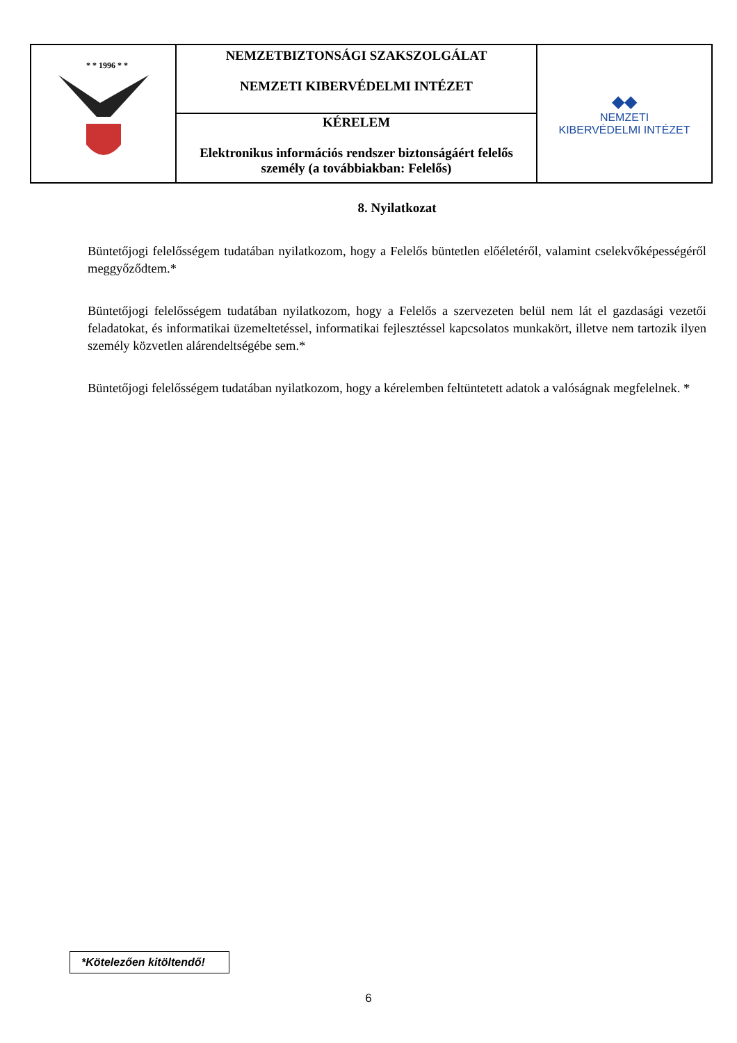| * * 1996 * * | NEMZETBIZTONSÁGI SZAKSZOLGÁLAT NEMZETI KIBERVÉDELMI INTÉZET | ◆◆ NEMZETI KIBERVÉDELMI INTÉZET |
| | KÉRELEM Elektronikus információs rendszer biztonságáért felelős személy (a továbbiakban: Felelős) | |
8. Nyilatkozat
Büntetőjogi felelősségem tudatában nyilatkozom, hogy a Felelős büntetlen előéletéről, valamint cselekvőképességéről meggyőződtem.*
Büntetőjogi felelősségem tudatában nyilatkozom, hogy a Felelős a szervezeten belül nem lát el gazdasági vezetői feladatokat, és informatikai üzemeltetéssel, informatikai fejlesztéssel kapcsolatos munkakört, illetve nem tartozik ilyen személy közvetlen alárendeltségébe sem.*
Büntetőjogi felelősségem tudatában nyilatkozom, hogy a kérelemben feltüntetett adatok a valóságnak megfelelnek. *
*Kötelezően kitöltendő!
6